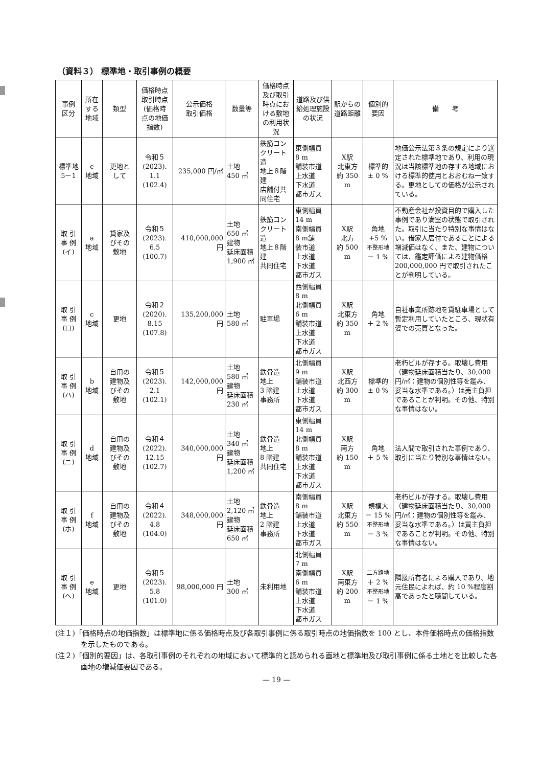（資料３） 標準地・取引事例の概要
| 事例 区分 | 所在 する 地域 | 類型 | 価格時点 取引時点 (価格時 点の地価 指数) | 公示価格 取引価格 | 数量等 | 価格時点 及び取引 時点にお ける敷地 の利用状 況 | 道路及び供 給処理施設 の状況 | 駅からの 道路距離 | 個別的 要因 | 備 考 |
| --- | --- | --- | --- | --- | --- | --- | --- | --- | --- | --- |
| 標準地 5－1 | c 地域 | 更地と して | 令和５ (2023). 1.1 (102.4) | 235,000 円/㎡ | 土地 450 ㎡ | 鉄筋コン クリート 造 地上８階 建 店舗付共 同住宅 | 東側幅員 8 m 舗装市道 上水道 下水道 都市ガス | X駅 北東方 約 350 m | 標準的 ± 0 % | 地価公示法第３条の規定により選定された標準地であり、利用の現況は当該標準地の存する地域における標準的使用とおおむね一致する。更地としての価格が公示されている。 |
| 取 引 事 例 (イ) | a 地域 | 貸家及 びその 敷地 | 令和５ (2023). 6.5 (100.7) | 410,000,000 円 | 土地 650 ㎡ 建物 延床面積 1,900 ㎡ | 鉄筋コン クリート 造 地上８階 建 共同住宅 | 東側幅員 14 m 南側幅員 8 m舗 装市道 上水道 下水道 都市ガス | X駅 北方 約 500 m | 角地 +5 % 不整形地 － 1 % | 不動産会社が投資目的で購入した事例であり満室の状態で取引された。取引に当たり特別な事情はない。借家人居付であることによる増減価はなく、また、建物については、鑑定評価による建物価格 200,000,000 円で取引されたことが判明している。 |
| 取 引 事 例 (ロ) | c 地域 | 更地 | 令和２ (2020). 8.15 (107.8) | 135,200,000 円 | 土地 580 ㎡ | 駐車場 | 西側幅員 8 m 北側幅員 6 m 舗装市道 上水道 下水道 都市ガス | X駅 北東方 約 350 m | 角地 ＋ 2 % | 自社事業所跡地を貸駐車場として暫定利用していたところ、現状有姿での売買となった。 |
| 取 引 事 例 (ハ) | b 地域 | 自用の 建物及 びその 敷地 | 令和５ (2023). 2.1 (102.1) | 142,000,000 円 | 土地 580 ㎡ 建物 延床面積 230 ㎡ | 鉄骨造 地上 3 階建 事務所 | 北側幅員 9 m 舗装市道 上水道 下水道 都市ガス | X駅 北西方 約 300 m | 標準的 ± 0 % | 老朽ビルが存する。取壊し費用（建物延床面積当たり、30,000 円/㎡：建物の個別性等を鑑み、妥当な水準である。）は売主負担であることが判明。その他、特別な事情はない。 |
| 取 引 事 例 (ニ) | d 地域 | 自用の 建物及 びその 敷地 | 令和４ (2022). 12.15 (102.7) | 340,000,000 円 | 土地 340 ㎡ 建物 延床面積 1,200 ㎡ | 鉄骨造 地上 8 階建 共同住宅 | 東側幅員 14 m 北側幅員 8 m 舗装市道 上水道 下水道 都市ガス | X駅 南方 約 150 m | 角地 ＋ 5 % | 法人間で取引された事例であり、取引に当たり特別な事情はない。 |
| 取 引 事 例 (ホ) | f 地域 | 自用の 建物及 びその 敷地 | 令和４ (2022). 4.8 (104.0) | 348,000,000 円 | 土地 2,120 ㎡ 建物 延床面積 650 ㎡ | 鉄骨造 地上 2 階建 事務所 | 南側幅員 8 m 舗装市道 上水道 下水道 都市ガス | X駅 北東方 約 550 m | 規模大 － 15 % 不整形地 － 3 % | 老朽ビルが存する。取壊し費用（建物延床面積当たり、30,000 円/㎡：建物の個別性等を鑑み、妥当な水準である。）は買主負担であることが判明。その他、特別な事情はない。 |
| 取 引 事 例 (ヘ) | e 地域 | 更地 | 令和５ (2023). 5.8 (101.0) | 98,000,000 円 | 土地 300 ㎡ | 未利用地 | 北側幅員 7 m 南側幅員 6 m 舗装市道 上水道 下水道 都市ガス | X駅 南東方 約 200 m | 二方路地 ＋ 2 % 不整形地 － 1 % | 隣接所有者による購入であり、地元住民によれば、約 10 %程度割高であったと聴聞している。 |
(注１)「価格時点の地価指数」は標準地に係る価格時点及び各取引事例に係る取引時点の地価指数を 100 とし、本件価格時点の価格指数を示したものである。
(注２)「個別的要因」は、各取引事例のそれぞれの地域において標準的と認められる画地と標準地及び取引事例に係る土地とを比較した各画地の増減価要因である。
— 19 —